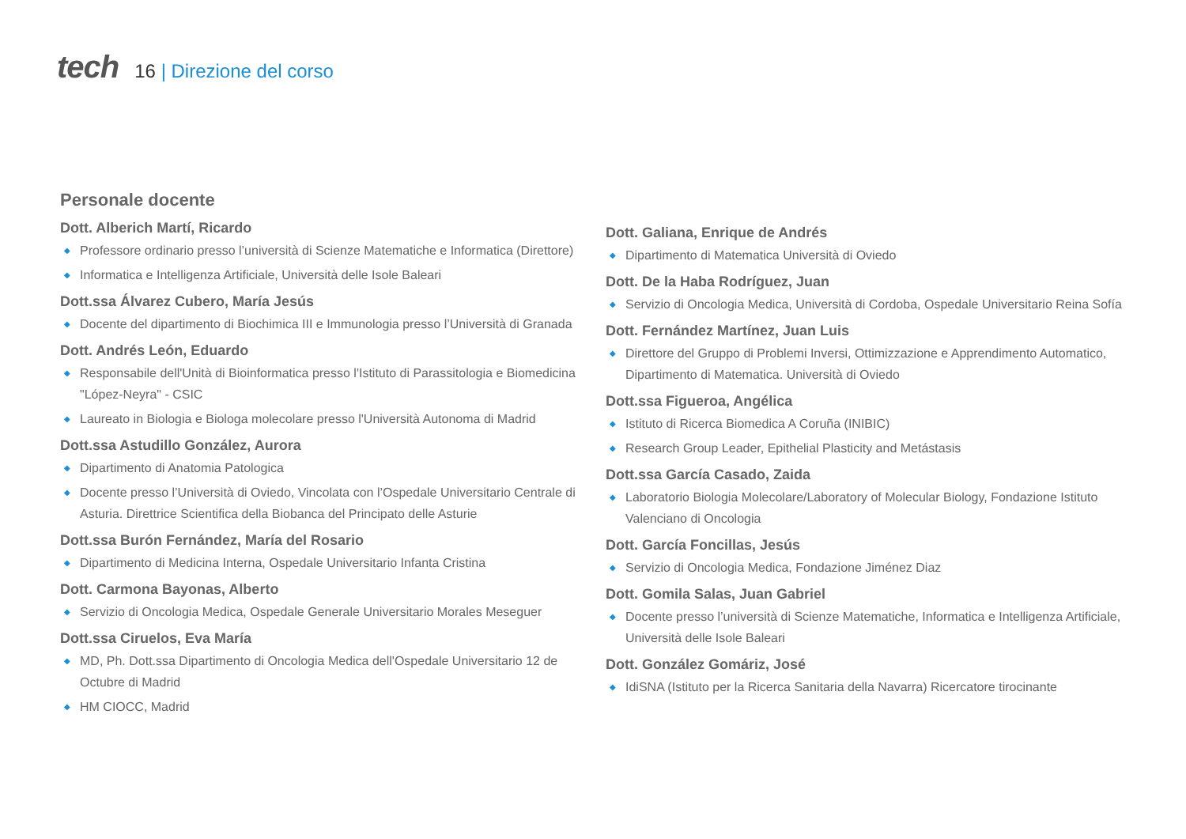tech
16 | Direzione del corso
Personale docente
Dott. Alberich Martí, Ricardo
◆ Professore ordinario presso l’università di Scienze Matematiche e Informatica (Direttore)
◆ Informatica e Intelligenza Artificiale, Università delle Isole Baleari
Dott.ssa Álvarez Cubero, María Jesús
◆ Docente del dipartimento di Biochimica III e Immunologia presso l’Università di Granada
Dott. Andrés León, Eduardo
◆ Responsabile dell'Unità di Bioinformatica presso l'Istituto di Parassitologia e Biomedicina "López-Neyra" - CSIC
◆ Laureato in Biologia e Biologa molecolare presso l'Università Autonoma di Madrid
Dott.ssa Astudillo González, Aurora
◆ Dipartimento di Anatomia Patologica
◆ Docente presso l’Università di Oviedo, Vincolata con l’Ospedale Universitario Centrale di Asturia. Direttrice Scientifica della Biobanca del Principato delle Asturie
Dott.ssa Burón Fernández, María del Rosario
◆ Dipartimento di Medicina Interna, Ospedale Universitario Infanta Cristina
Dott. Carmona Bayonas, Alberto
◆ Servizio di Oncologia Medica, Ospedale Generale Universitario Morales Meseguer
Dott.ssa Ciruelos, Eva María
◆ MD, Ph. Dott.ssa Dipartimento di Oncologia Medica dell'Ospedale Universitario 12 de Octubre di Madrid
◆ HM CIOCC, Madrid
Dott. Galiana, Enrique de Andrés
◆ Dipartimento di Matematica Università di Oviedo
Dott. De la Haba Rodríguez, Juan
◆ Servizio di Oncologia Medica, Università di Cordoba, Ospedale Universitario Reina Sofía
Dott. Fernández Martínez, Juan Luis
◆ Direttore del Gruppo di Problemi Inversi, Ottimizzazione e Apprendimento Automatico, Dipartimento di Matematica. Università di Oviedo
Dott.ssa Figueroa, Angélica
◆ Istituto di Ricerca Biomedica A Coruña (INIBIC)
◆ Research Group Leader, Epithelial Plasticity and Metástasis
Dott.ssa García Casado, Zaida
◆ Laboratorio Biologia Molecolare/Laboratory of Molecular Biology, Fondazione Istituto Valenciano di Oncologia
Dott. García Foncillas, Jesús
◆ Servizio di Oncologia Medica, Fondazione Jiménez Diaz
Dott. Gomila Salas, Juan Gabriel
◆ Docente presso l’università di Scienze Matematiche, Informatica e Intelligenza Artificiale, Università delle Isole Baleari
Dott. González Gomáriz, José
◆ IdiSNA (Istituto per la Ricerca Sanitaria della Navarra) Ricercatore tirocinante